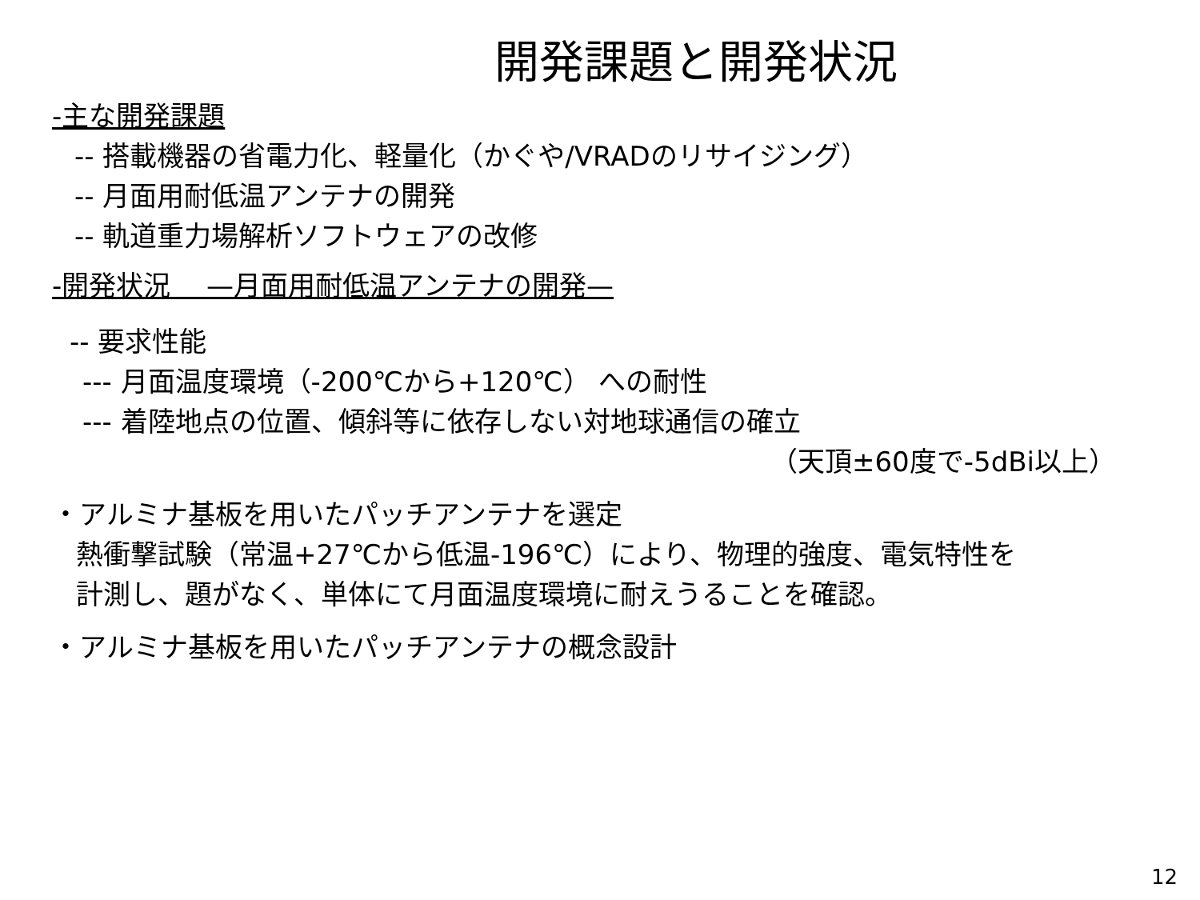開発課題と開発状況
-主な開発課題
-- 搭載機器の省電力化、軽量化（かぐや/VRADのリサイジング）
-- 月面用耐低温アンテナの開発
-- 軌道重力場解析ソフトウェアの改修
-開発状況　 —月面用耐低温アンテナの開発—
-- 要求性能
--- 月面温度環境（-200℃から+120℃） への耐性
--- 着陸地点の位置、傾斜等に依存しない対地球通信の確立
（天頂±60度で-5dBi以上）
・アルミナ基板を用いたパッチアンテナを選定
熱衝撃試験（常温+27℃から低温-196℃）により、物理的強度、電気特性を
計測し、題がなく、単体にて月面温度環境に耐えうることを確認。
・アルミナ基板を用いたパッチアンテナの概念設計
12